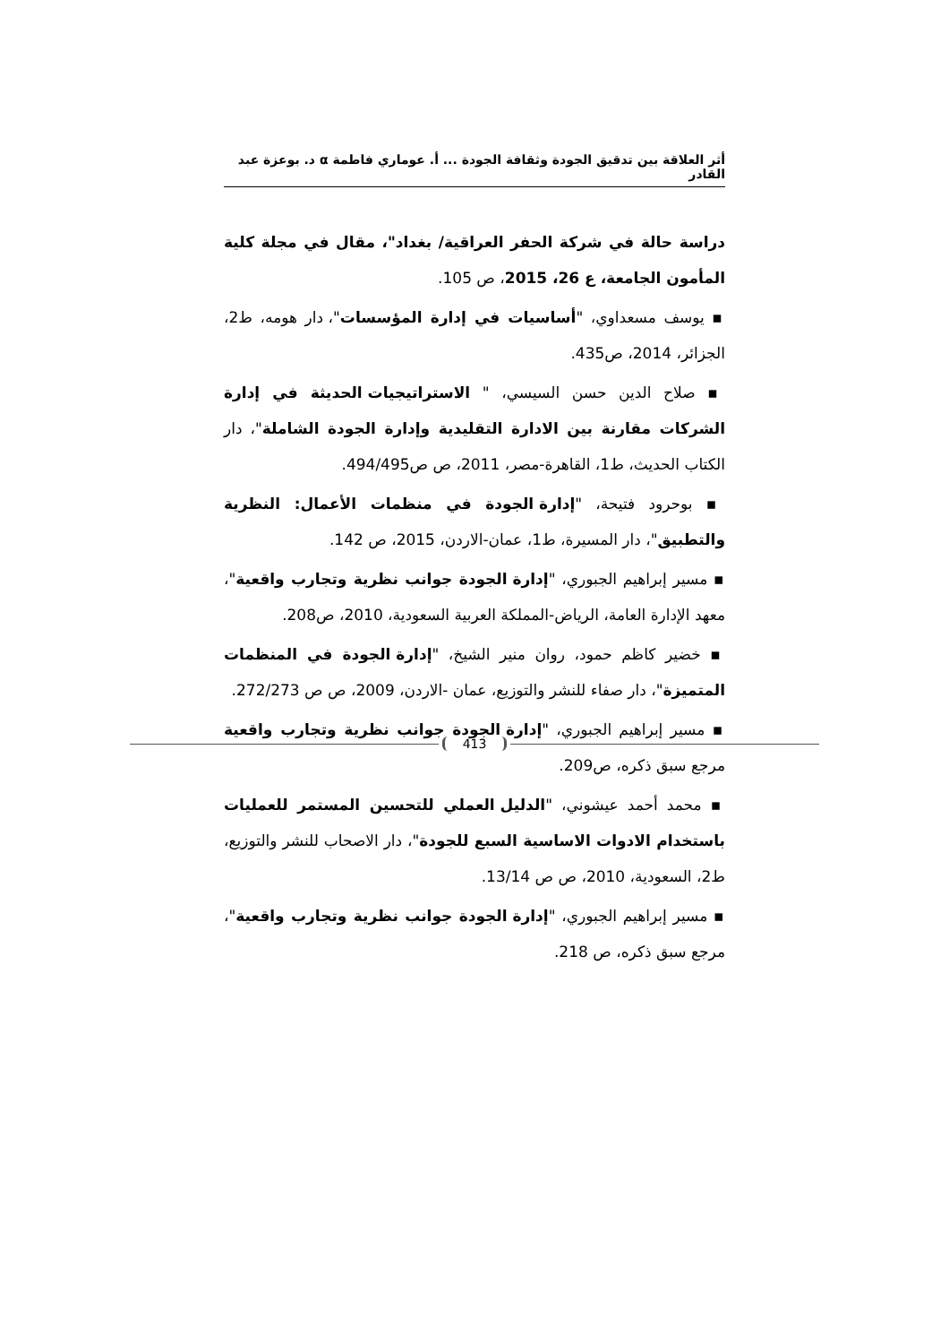أثر العلاقة بين تدقيق الجودة وثقافة الجودة ... أ. عوماري فاطمة α د. بوعزة عبد القادر
دراسة حالة في شركة الحفر العراقية/ بغداد"، مقال في مجلة كلية المأمون الجامعة، ع 26، 2015، ص 105.
▪ يوسف مسعداوي، "أساسيات في إدارة المؤسسات"، دار هومه، ط2، الجزائر، 2014، ص435.
▪ صلاح الدين حسن السيسي، " الاستراتيجيات الحديثة في إدارة الشركات مقارنة بين الادارة التقليدية وإدارة الجودة الشاملة"، دار الكتاب الحديث، ط1، القاهرة-مصر، 2011، ص ص494/495.
▪ بوحرود فتيحة، "إدارة الجودة في منظمات الأعمال: النظرية والتطبيق"، دار المسيرة، ط1، عمان-الاردن، 2015، ص 142.
▪ مسير إبراهيم الجبوري، "إدارة الجودة جوانب نظرية وتجارب واقعية"، معهد الإدارة العامة، الرياض-المملكة العربية السعودية، 2010، ص208.
▪ خضير كاظم حمود، روان منير الشيخ، "إدارة الجودة في المنظمات المتميزة"، دار صفاء للنشر والتوزيع، عمان -الاردن، 2009، ص ص 272/273.
▪ مسير إبراهيم الجبوري، "إدارة الجودة جوانب نظرية وتجارب واقعية مرجع سبق ذكره، ص209.
▪ محمد أحمد عيشوني، "الدليل العملي للتحسين المستمر للعمليات باستخدام الادوات الاساسية السبع للجودة"، دار الاصحاب للنشر والتوزيع، ط2، السعودية، 2010، ص ص 13/14.
▪ مسير إبراهيم الجبوري، "إدارة الجودة جوانب نظرية وتجارب واقعية"، مرجع سبق ذكره، ص 218.
413